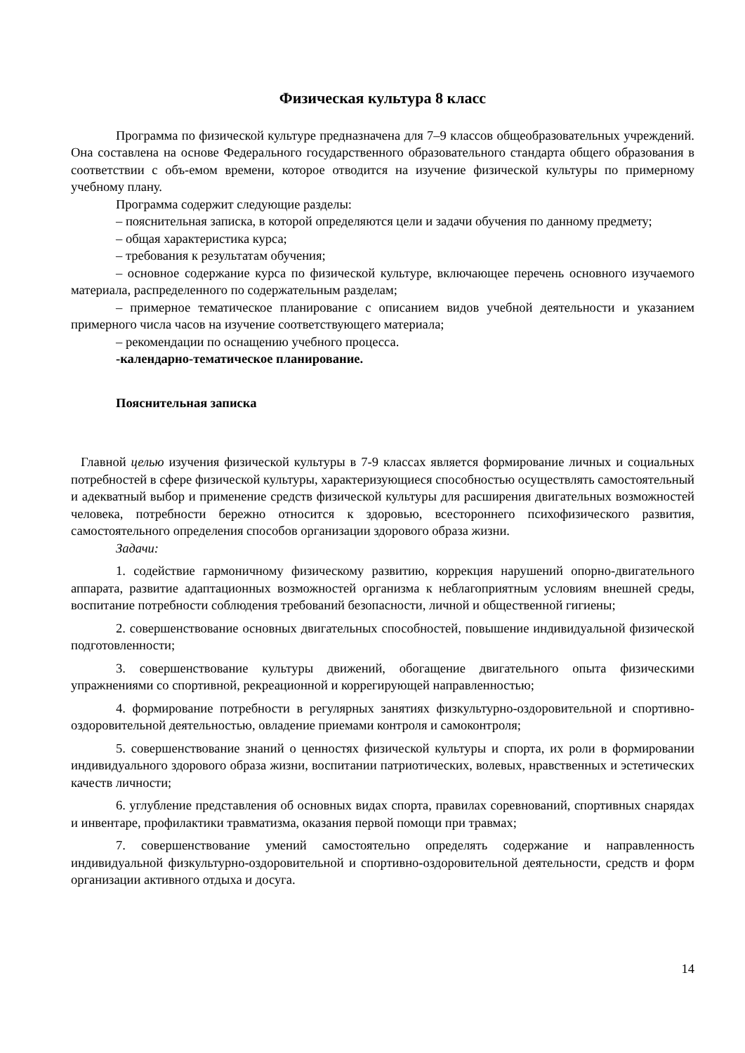Физическая культура 8 класс
Программа по физической культуре предназначена для 7–9 классов общеобразовательных учреждений. Она составлена на основе Федерального государственного образовательного стандарта общего образования в соответствии с объ-емом времени, которое отводится на изучение физической культуры по примерному учебному плану.
Программа содержит следующие разделы:
– пояснительная записка, в которой определяются цели и задачи обучения по данному предмету;
– общая характеристика курса;
– требования к результатам обучения;
– основное содержание курса по физической культуре, включающее перечень основного изучаемого материала, распределенного по содержательным разделам;
– примерное тематическое планирование с описанием видов учебной деятельности и указанием примерного числа часов на изучение соответствующего материала;
– рекомендации по оснащению учебного процесса.
-календарно-тематическое планирование.
Пояснительная записка
Главной целью изучения физической культуры в 7-9 классах является формирование личных и социальных потребностей в сфере физической культуры, характеризующиеся способностью осуществлять самостоятельный и адекватный выбор и применение средств физической культуры для расширения двигательных возможностей человека, потребности бережно относится к здоровью, всестороннего психофизического развития, самостоятельного определения способов организации здорового образа жизни.
Задачи:
1. содействие гармоничному физическому развитию, коррекция нарушений опорно-двигательного аппарата, развитие адаптационных возможностей организма к неблагоприятным условиям внешней среды, воспитание потребности соблюдения требований безопасности, личной и общественной гигиены;
2. совершенствование основных двигательных способностей, повышение индивидуальной физической подготовленности;
3. совершенствование культуры движений, обогащение двигательного опыта физическими упражнениями со спортивной, рекреационной и коррегирующей направленностью;
4. формирование потребности в регулярных занятиях физкультурно-оздоровительной и спортивно-оздоровительной деятельностью, овладение приемами контроля и самоконтроля;
5. совершенствование знаний о ценностях физической культуры и спорта, их роли в формировании индивидуального здорового образа жизни, воспитании патриотических, волевых, нравственных и эстетических качеств личности;
6. углубление представления об основных видах спорта, правилах соревнований, спортивных снарядах и инвентаре, профилактики травматизма, оказания первой помощи при травмах;
7. совершенствование умений самостоятельно определять содержание и направленность индивидуальной физкультурно-оздоровительной и спортивно-оздоровительной деятельности, средств и форм организации активного отдыха и досуга.
14